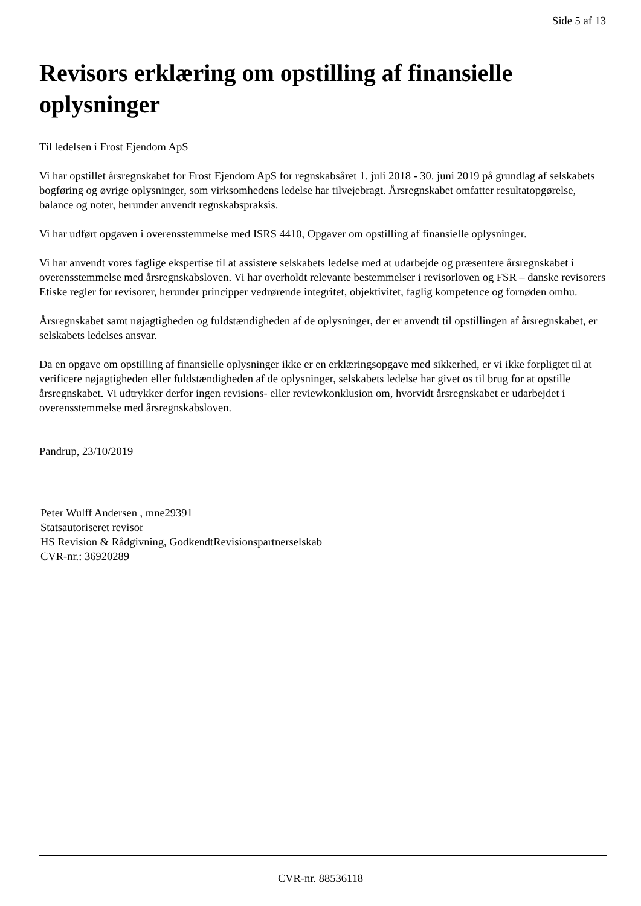Side 5 af 13
Revisors erklæring om opstilling af finansielle oplysninger
Til ledelsen i Frost Ejendom ApS
Vi har opstillet årsregnskabet for Frost Ejendom ApS for regnskabsåret 1. juli 2018 - 30. juni 2019 på grundlag af selskabets bogføring og øvrige oplysninger, som virksomhedens ledelse har tilvejebragt. Årsregnskabet omfatter resultatopgørelse, balance og noter, herunder anvendt regnskabspraksis.
Vi har udført opgaven i overensstemmelse med ISRS 4410, Opgaver om opstilling af finansielle oplysninger.
Vi har anvendt vores faglige ekspertise til at assistere selskabets ledelse med at udarbejde og præsentere årsregnskabet i overensstemmelse med årsregnskabsloven. Vi har overholdt relevante bestemmelser i revisorloven og FSR – danske revisorers Etiske regler for revisorer, herunder principper vedrørende integritet, objektivitet, faglig kompetence og fornøden omhu.
Årsregnskabet samt nøjagtigheden og fuldstændigheden af de oplysninger, der er anvendt til opstillingen af årsregnskabet, er selskabets ledelses ansvar.
Da en opgave om opstilling af finansielle oplysninger ikke er en erklæringsopgave med sikkerhed, er vi ikke forpligtet til at verificere nøjagtigheden eller fuldstændigheden af de oplysninger, selskabets ledelse har givet os til brug for at opstille årsregnskabet. Vi udtrykker derfor ingen revisions- eller reviewkonklusion om, hvorvidt årsregnskabet er udarbejdet i overensstemmelse med årsregnskabsloven.
Pandrup, 23/10/2019
Peter Wulff Andersen , mne29391
Statsautoriseret revisor
HS Revision & Rådgivning, GodkendtRevisionspartnerselskab
CVR-nr.: 36920289
CVR-nr. 88536118